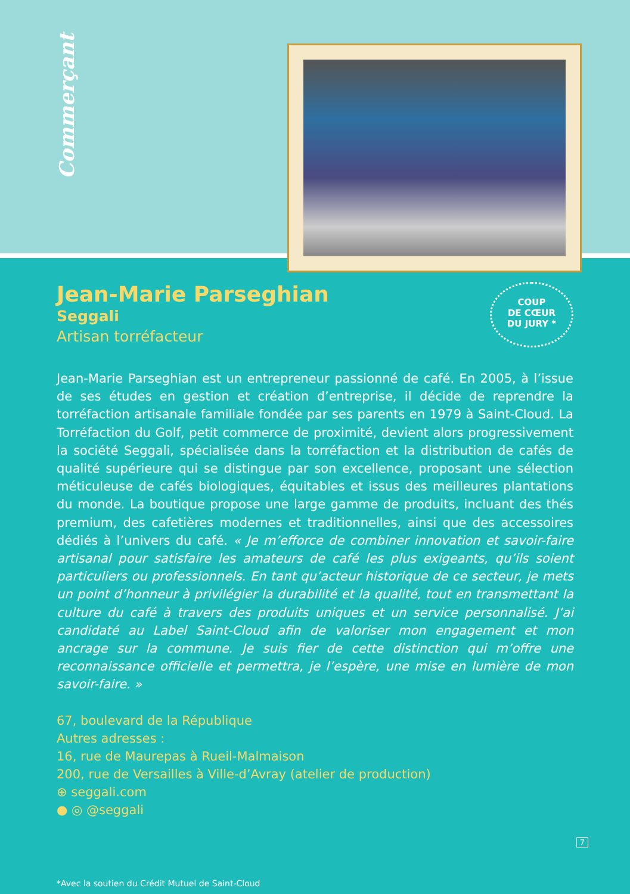Commerçant
Jean-Marie Parseghian
Seggali
Artisan torréfacteur
COUP
DE CŒUR
DU JURY *
Jean-Marie Parseghian est un entrepreneur passionné de café. En 2005, à l’issue de ses études en gestion et création d’entreprise, il décide de reprendre la torréfaction artisanale familiale fondée par ses parents en 1979 à Saint-Cloud. La Torréfaction du Golf, petit commerce de proximité, devient alors progressivement la société Seggali, spécialisée dans la torréfaction et la distribution de cafés de qualité supérieure qui se distingue par son excellence, proposant une sélection méticuleuse de cafés biologiques, équitables et issus des meilleures plantations du monde. La boutique propose une large gamme de produits, incluant des thés premium, des cafetières modernes et traditionnelles, ainsi que des accessoires dédiés à l’univers du café. « Je m’efforce de combiner innovation et savoir-faire artisanal pour satisfaire les amateurs de café les plus exigeants, qu’ils soient particuliers ou professionnels. En tant qu’acteur historique de ce secteur, je mets un point d’honneur à privilégier la durabilité et la qualité, tout en transmettant la culture du café à travers des produits uniques et un service personnalisé. J’ai candidaté au Label Saint-Cloud afin de valoriser mon engagement et mon ancrage sur la commune. Je suis fier de cette distinction qui m’offre une reconnaissance officielle et permettra, je l’espère, une mise en lumière de mon savoir-faire. »
67, boulevard de la République
Autres adresses :
16, rue de Maurepas à Rueil-Malmaison
200, rue de Versailles à Ville-d’Avray (atelier de production)
⊕ seggali.com
● ◎ @seggali
*Avec la soutien du Crédit Mutuel de Saint-Cloud
7